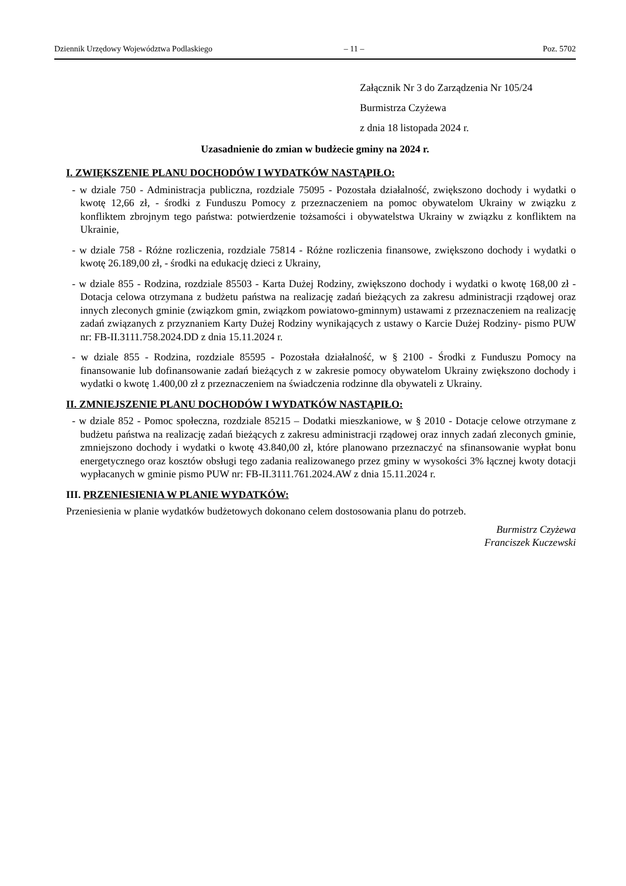Dziennik Urzędowy Województwa Podlaskiego – 11 – Poz. 5702
Załącznik Nr 3 do Zarządzenia Nr 105/24
Burmistrza Czyżewa
z dnia 18 listopada 2024 r.
Uzasadnienie do zmian w budżecie gminy na 2024 r.
I. ZWIĘKSZENIE PLANU DOCHODÓW I WYDATKÓW NASTĄPIŁO:
- w dziale 750 - Administracja publiczna, rozdziale 75095 - Pozostała działalność, zwiększono dochody i wydatki o kwotę 12,66 zł, - środki z Funduszu Pomocy z przeznaczeniem na pomoc obywatelom Ukrainy w związku z konfliktem zbrojnym tego państwa: potwierdzenie tożsamości i obywatelstwa Ukrainy w związku z konfliktem na Ukrainie,
- w dziale 758 - Różne rozliczenia, rozdziale 75814 - Różne rozliczenia finansowe, zwiększono dochody i wydatki o kwotę 26.189,00 zł, - środki na edukację dzieci z Ukrainy,
- w dziale 855 - Rodzina, rozdziale 85503 - Karta Dużej Rodziny, zwiększono dochody i wydatki o kwotę 168,00 zł - Dotacja celowa otrzymana z budżetu państwa na realizację zadań bieżących za zakresu administracji rządowej oraz innych zleconych gminie (związkom gmin, związkom powiatowo-gminnym) ustawami z przeznaczeniem na realizację zadań związanych z przyznaniem Karty Dużej Rodziny wynikających z ustawy o Karcie Dużej Rodziny- pismo PUW nr: FB-II.3111.758.2024.DD z dnia 15.11.2024 r.
- w dziale 855 - Rodzina, rozdziale 85595 - Pozostała działalność, w § 2100 - Środki z Funduszu Pomocy na finansowanie lub dofinansowanie zadań bieżących z w zakresie pomocy obywatelom Ukrainy zwiększono dochody i wydatki o kwotę 1.400,00 zł z przeznaczeniem na świadczenia rodzinne dla obywateli z Ukrainy.
II. ZMNIEJSZENIE PLANU DOCHODÓW I WYDATKÓW NASTĄPIŁO:
- w dziale 852 - Pomoc społeczna, rozdziale 85215 – Dodatki mieszkaniowe, w § 2010 - Dotacje celowe otrzymane z budżetu państwa na realizację zadań bieżących z zakresu administracji rządowej oraz innych zadań zleconych gminie, zmniejszono dochody i wydatki o kwotę 43.840,00 zł, które planowano przeznaczyć na sfinansowanie wypłat bonu energetycznego oraz kosztów obsługi tego zadania realizowanego przez gminy w wysokości 3% łącznej kwoty dotacji wypłacanych w gminie pismo PUW nr: FB-II.3111.761.2024.AW z dnia 15.11.2024 r.
III. PRZENIESIENIA W PLANIE WYDATKÓW:
Przeniesienia w planie wydatków budżetowych dokonano celem dostosowania planu do potrzeb.
Burmistrz Czyżewa
Franciszek Kuczewski